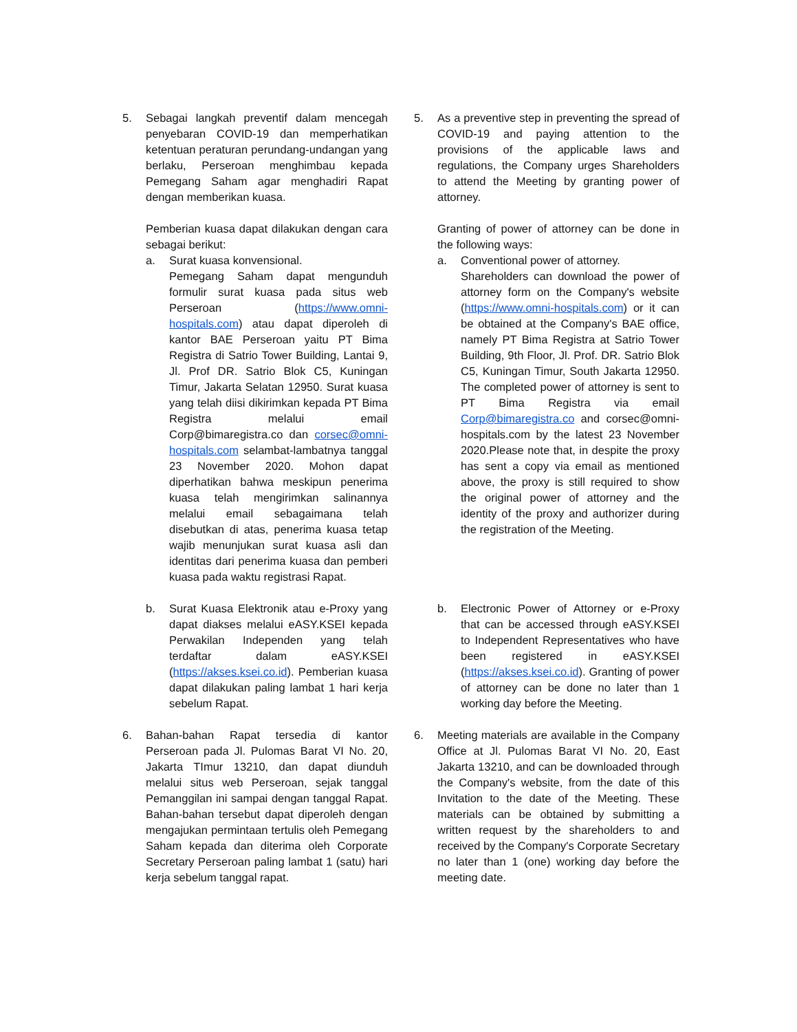5. Sebagai langkah preventif dalam mencegah penyebaran COVID-19 dan memperhatikan ketentuan peraturan perundang-undangan yang berlaku, Perseroan menghimbau kepada Pemegang Saham agar menghadiri Rapat dengan memberikan kuasa.
Pemberian kuasa dapat dilakukan dengan cara sebagai berikut:
a. Surat kuasa konvensional.
Pemegang Saham dapat mengunduh formulir surat kuasa pada situs web Perseroan (https://www.omni-hospitals.com) atau dapat diperoleh di kantor BAE Perseroan yaitu PT Bima Registra di Satrio Tower Building, Lantai 9, Jl. Prof DR. Satrio Blok C5, Kuningan Timur, Jakarta Selatan 12950. Surat kuasa yang telah diisi dikirimkan kepada PT Bima Registra melalui email Corp@bimaregistra.co dan corsec@omni-hospitals.com selambat-lambatnya tanggal 23 November 2020. Mohon dapat diperhatikan bahwa meskipun penerima kuasa telah mengirimkan salinannya melalui email sebagaimana telah disebutkan di atas, penerima kuasa tetap wajib menunjukan surat kuasa asli dan identitas dari penerima kuasa dan pemberi kuasa pada waktu registrasi Rapat.
b. Surat Kuasa Elektronik atau e-Proxy yang dapat diakses melalui eASY.KSEI kepada Perwakilan Independen yang telah terdaftar dalam eASY.KSEI (https://akses.ksei.co.id). Pemberian kuasa dapat dilakukan paling lambat 1 hari kerja sebelum Rapat.
6. Bahan-bahan Rapat tersedia di kantor Perseroan pada Jl. Pulomas Barat VI No. 20, Jakarta TImur 13210, dan dapat diunduh melalui situs web Perseroan, sejak tanggal Pemanggilan ini sampai dengan tanggal Rapat. Bahan-bahan tersebut dapat diperoleh dengan mengajukan permintaan tertulis oleh Pemegang Saham kepada dan diterima oleh Corporate Secretary Perseroan paling lambat 1 (satu) hari kerja sebelum tanggal rapat.
5. As a preventive step in preventing the spread of COVID-19 and paying attention to the provisions of the applicable laws and regulations, the Company urges Shareholders to attend the Meeting by granting power of attorney.
Granting of power of attorney can be done in the following ways:
a. Conventional power of attorney.
Shareholders can download the power of attorney form on the Company's website (https://www.omni-hospitals.com) or it can be obtained at the Company's BAE office, namely PT Bima Registra at Satrio Tower Building, 9th Floor, Jl. Prof. DR. Satrio Blok C5, Kuningan Timur, South Jakarta 12950. The completed power of attorney is sent to PT Bima Registra via email Corp@bimaregistra.co and corsec@omni-hospitals.com by the latest 23 November 2020.Please note that, in despite the proxy has sent a copy via email as mentioned above, the proxy is still required to show the original power of attorney and the identity of the proxy and authorizer during the registration of the Meeting.
b. Electronic Power of Attorney or e-Proxy that can be accessed through eASY.KSEI to Independent Representatives who have been registered in eASY.KSEI (https://akses.ksei.co.id). Granting of power of attorney can be done no later than 1 working day before the Meeting.
6. Meeting materials are available in the Company Office at Jl. Pulomas Barat VI No. 20, East Jakarta 13210, and can be downloaded through the Company's website, from the date of this Invitation to the date of the Meeting. These materials can be obtained by submitting a written request by the shareholders to and received by the Company's Corporate Secretary no later than 1 (one) working day before the meeting date.